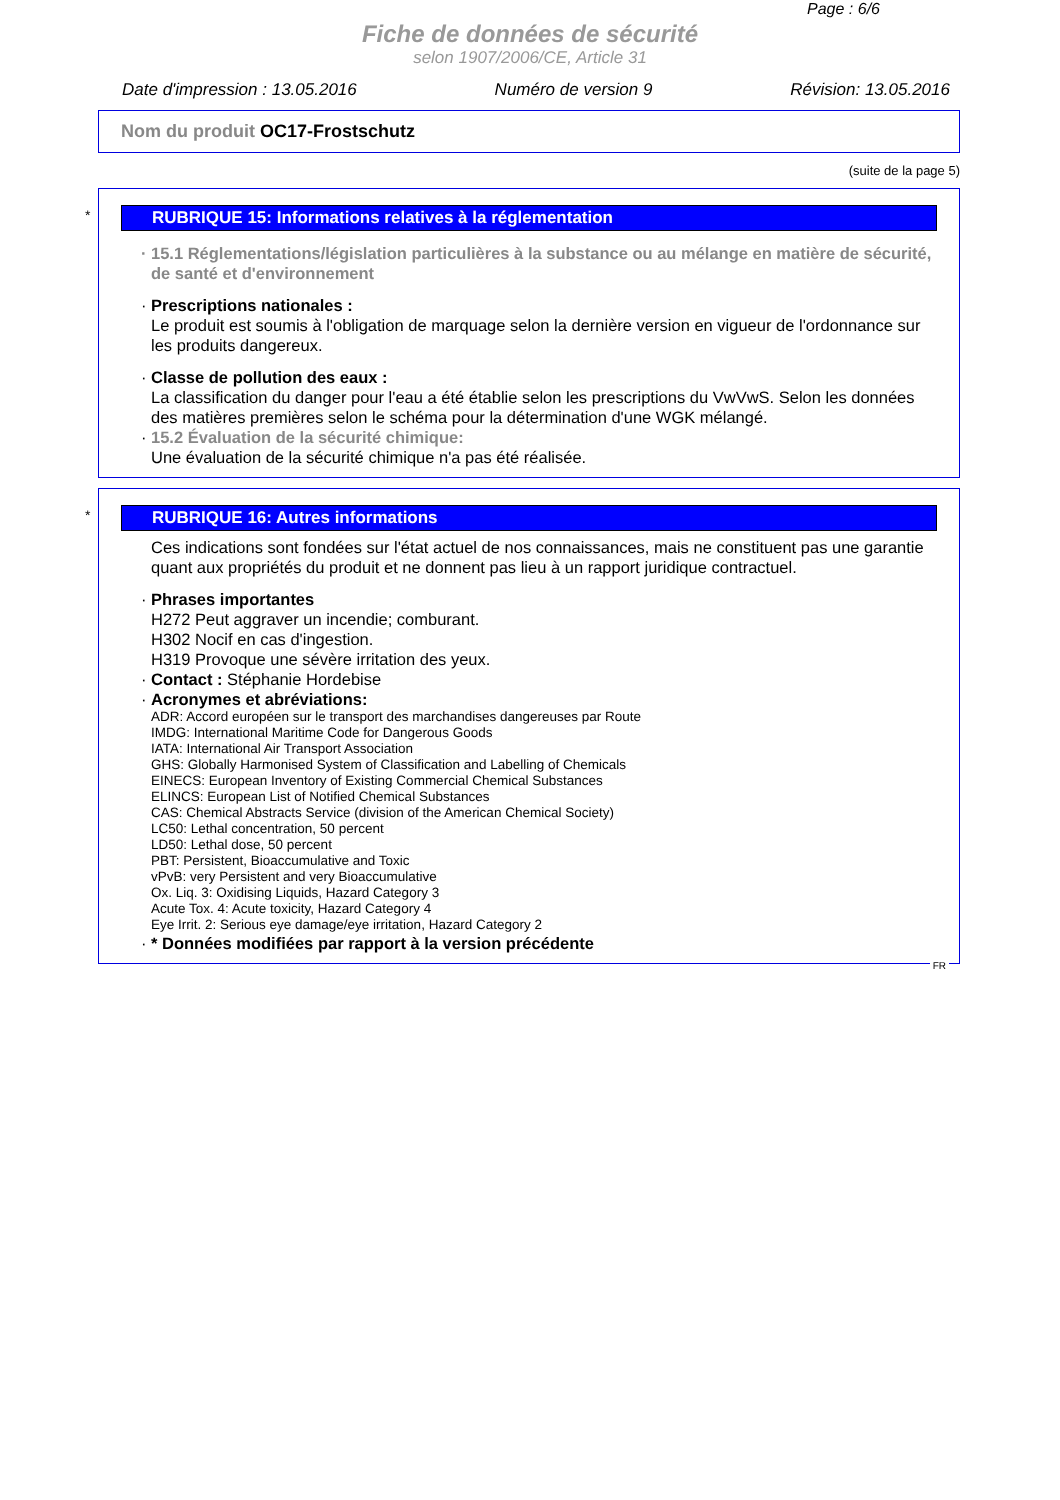Page : 6/6
Fiche de données de sécurité
selon 1907/2006/CE, Article 31
Date d'impression : 13.05.2016 Numéro de version 9 Révision: 13.05.2016
Nom du produit OC17-Frostschutz
(suite de la page 5)
*
RUBRIQUE 15: Informations relatives à la réglementation
· 15.1 Réglementations/législation particulières à la substance ou au mélange en matière de sécurité, de santé et d'environnement
· Prescriptions nationales :
Le produit est soumis à l'obligation de marquage selon la dernière version en vigueur de l'ordonnance sur les produits dangereux.
· Classe de pollution des eaux :
La classification du danger pour l'eau a été établie selon les prescriptions du VwVwS. Selon les données des matières premières selon le schéma pour la détermination d'une WGK mélangé.
· 15.2 Évaluation de la sécurité chimique:
Une évaluation de la sécurité chimique n'a pas été réalisée.
*
RUBRIQUE 16: Autres informations
Ces indications sont fondées sur l'état actuel de nos connaissances, mais ne constituent pas une garantie quant aux propriétés du produit et ne donnent pas lieu à un rapport juridique contractuel.
· Phrases importantes
H272 Peut aggraver un incendie; comburant.
H302 Nocif en cas d'ingestion.
H319 Provoque une sévère irritation des yeux.
· Contact : Stéphanie Hordebise
· Acronymes et abréviations:
ADR: Accord européen sur le transport des marchandises dangereuses par Route
IMDG: International Maritime Code for Dangerous Goods
IATA: International Air Transport Association
GHS: Globally Harmonised System of Classification and Labelling of Chemicals
EINECS: European Inventory of Existing Commercial Chemical Substances
ELINCS: European List of Notified Chemical Substances
CAS: Chemical Abstracts Service (division of the American Chemical Society)
LC50: Lethal concentration, 50 percent
LD50: Lethal dose, 50 percent
PBT: Persistent, Bioaccumulative and Toxic
vPvB: very Persistent and very Bioaccumulative
Ox. Liq. 3: Oxidising Liquids, Hazard Category 3
Acute Tox. 4: Acute toxicity, Hazard Category 4
Eye Irrit. 2: Serious eye damage/eye irritation, Hazard Category 2
· * Données modifiées par rapport à la version précédente
FR